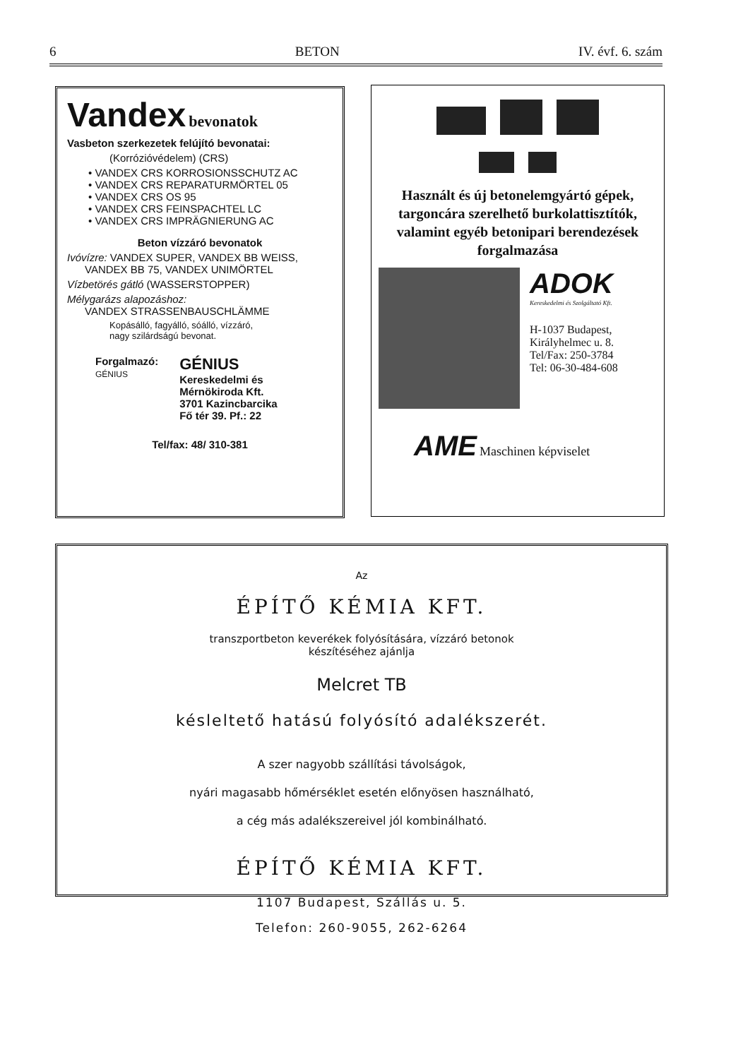6 BETON IV. évf. 6. szám
Vandex bevonatok
Vasbeton szerkezetek felújító bevonatai:
(Korrózióvédelem) (CRS)
• VANDEX CRS KORROSIONSSCHUTZ AC
• VANDEX CRS REPARATURMÖRTEL 05
• VANDEX CRS OS 95
• VANDEX CRS FEINSPACHTEL LC
• VANDEX CRS IMPRÄGNIERUNG AC
Beton vízzáró bevonatok
Ivóvízre: VANDEX SUPER, VANDEX BB WEISS,
VANDEX BB 75, VANDEX UNIMÖRTEL
Vízbetörés gátló (WASSERSTOPPER)
Mélygarázs alapozáshoz:
VANDEX STRASSENBAUSCHLÄMME
Kopásálló, fagyálló, sóálló, vízzáró,
nagy szilárdságú bevonat.
Forgalmazó:
GÉNIUS
GÉNIUS
Kereskedelmi és
Mérnökiroda Kft.
3701 Kazincbarcika
Fő tér 39. Pf.: 22
Tel/fax: 48/ 310-381
Használt és új betonelemgyártó gépek, targoncára szerelhető burkolattisztítók, valamint egyéb betonipari berendezések forgalmazása
ADOK
Kereskedelmi és Szolgáltató Kft.
H-1037 Budapest,
Királyhelmec u. 8.
Tel/Fax: 250-3784
Tel: 06-30-484-608
AME Maschinen képviselet
Az
ÉPÍTŐ KÉMIA KFT.
transzportbeton keverékek folyósítására, vízzáró betonok
készítéséhez ajánlja
Melcret TB
késleltető hatású folyósító adalékszerét.
A szer nagyobb szállítási távolságok,
nyári magasabb hőmérséklet esetén előnyösen használható,
a cég más adalékszereivel jól kombinálható.
ÉPÍTŐ KÉMIA KFT.
1107 Budapest, Szállás u. 5.
Telefon: 260-9055, 262-6264